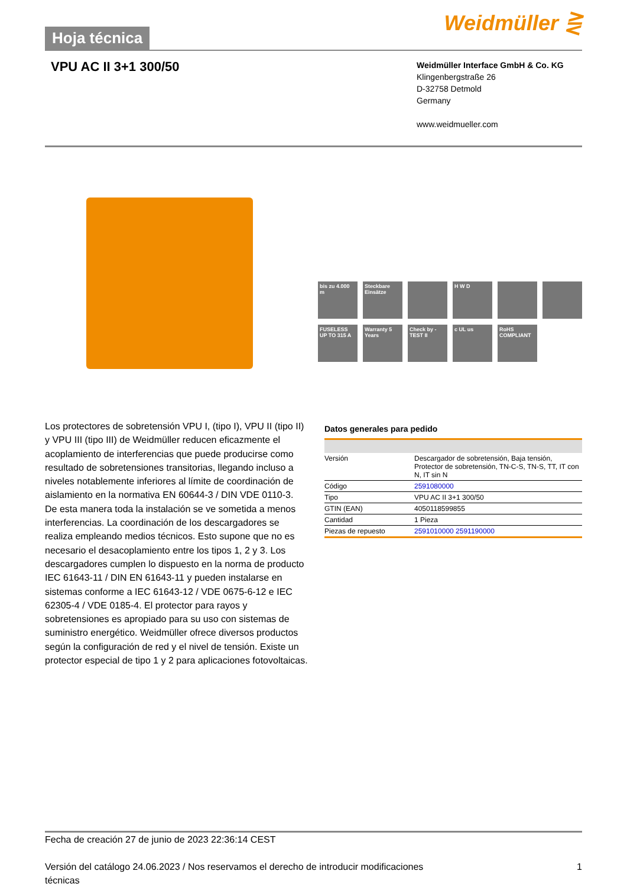Hoja técnica
Weidmüller ⋛
VPU AC II 3+1 300/50
Weidmüller Interface GmbH & Co. KG
Klingenbergstraße 26
D-32758 Detmold
Germany
www.weidmueller.com
bis zu 4.000 m
Steckbare Einsätze
H W D
FUSELESS UP TO 315 A
Warranty 5 Years
Check by -TEST II
c UL us
RoHS COMPLIANT
Los protectores de sobretensión VPU I, (tipo I), VPU II (tipo II) y VPU III (tipo III) de Weidmüller reducen eficazmente el acoplamiento de interferencias que puede producirse como resultado de sobretensiones transitorias, llegando incluso a niveles notablemente inferiores al límite de coordinación de aislamiento en la normativa EN 60644-3 / DIN VDE 0110-3. De esta manera toda la instalación se ve sometida a menos interferencias. La coordinación de los descargadores se realiza empleando medios técnicos. Esto supone que no es necesario el desacoplamiento entre los tipos 1, 2 y 3. Los descargadores cumplen lo dispuesto en la norma de producto IEC 61643-11 / DIN EN 61643-11 y pueden instalarse en sistemas conforme a IEC 61643-12 / VDE 0675-6-12 e IEC 62305-4 / VDE 0185-4. El protector para rayos y sobretensiones es apropiado para su uso con sistemas de suministro energético. Weidmüller ofrece diversos productos según la configuración de red y el nivel de tensión. Existe un protector especial de tipo 1 y 2 para aplicaciones fotovoltaicas.
Datos generales para pedido
| Versión | Descargador de sobretensión, Baja tensión, Protector de sobretensión, TN-C-S, TN-S, TT, IT con N, IT sin N |
| Código | 2591080000 |
| Tipo | VPU AC II 3+1 300/50 |
| GTIN (EAN) | 4050118599855 |
| Cantidad | 1 Pieza |
| Piezas de repuesto | 2591010000 2591190000 |
Fecha de creación 27 de junio de 2023 22:36:14 CEST
Versión del catálogo 24.06.2023 / Nos reservamos el derecho de introducir modificaciones
técnicas 1